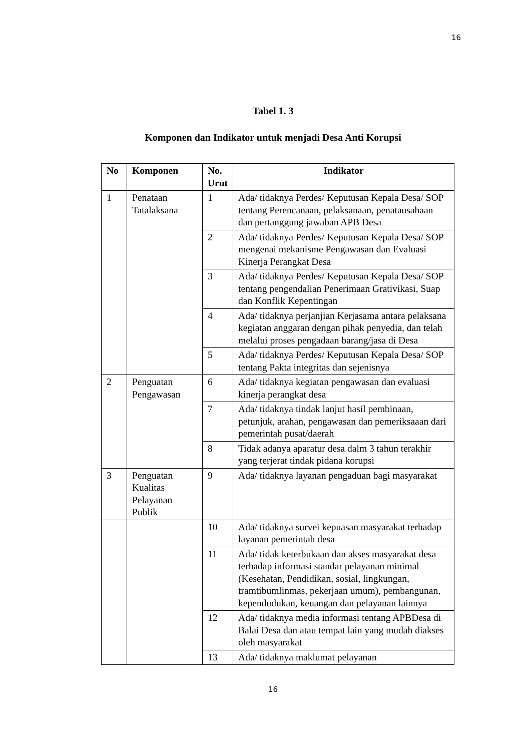16
Tabel 1. 3
Komponen dan Indikator untuk menjadi Desa Anti Korupsi
| No | Komponen | No. Urut | Indikator |
| --- | --- | --- | --- |
| 1 | Penataan Tatalaksana | 1 | Ada/ tidaknya Perdes/ Keputusan Kepala Desa/ SOP tentang Perencanaan, pelaksanaan, penatausahaan dan pertanggung jawaban APB Desa |
| | | 2 | Ada/ tidaknya Perdes/ Keputusan Kepala Desa/ SOP mengenai mekanisme Pengawasan dan Evaluasi Kinerja Perangkat Desa |
| | | 3 | Ada/ tidaknya Perdes/ Keputusan Kepala Desa/ SOP tentang pengendalian Penerimaan Grativikasi, Suap dan Konflik Kepentingan |
| | | 4 | Ada/ tidaknya perjanjian Kerjasama antara pelaksana kegiatan anggaran dengan pihak penyedia, dan telah melalui proses pengadaan barang/jasa di Desa |
| | | 5 | Ada/ tidaknya Perdes/ Keputusan Kepala Desa/ SOP tentang Pakta integritas dan sejenisnya |
| 2 | Penguatan Pengawasan | 6 | Ada/ tidaknya kegiatan pengawasan dan evaluasi kinerja perangkat desa |
| | | 7 | Ada/ tidaknya tindak lanjut hasil pembinaan, petunjuk, arahan, pengawasan dan pemeriksaaan dari pemerintah pusat/daerah |
| | | 8 | Tidak adanya aparatur desa dalm 3 tahun terakhir yang terjerat tindak pidana korupsi |
| 3 | Penguatan Kualitas Pelayanan Publik | 9 | Ada/ tidaknya layanan pengaduan bagi masyarakat |
| | | 10 | Ada/ tidaknya survei kepuasan masyarakat terhadap layanan pemerintah desa |
| | | 11 | Ada/ tidak keterbukaan dan akses masyarakat desa terhadap informasi standar pelayanan minimal (Kesehatan, Pendidikan, sosial, lingkungan, tramtibumlinmas, pekerjaan umum), pembangunan, kependudukan, keuangan dan pelayanan lainnya |
| | | 12 | Ada/ tidaknya media informasi tentang APBDesa di Balai Desa dan atau tempat lain yang mudah diakses oleh masyarakat |
| | | 13 | Ada/ tidaknya maklumat pelayanan |
16